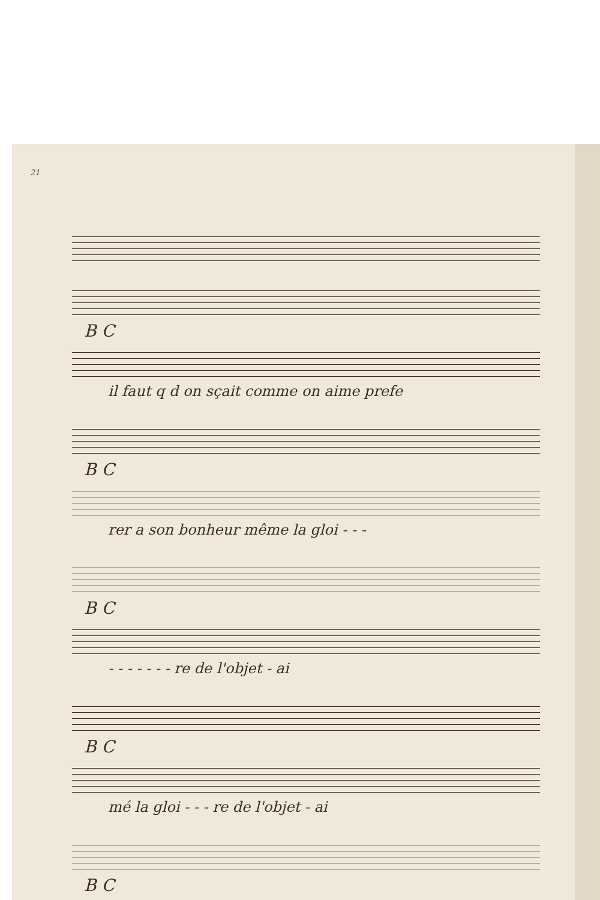21
B C
il faut q d on sçait comme on aime prefe
B C
rer a son bonheur même la gloi - - -
B C
- - - - - - - re de l'objet - ai
B C
mé la gloi - - - re de l'objet - ai
B C